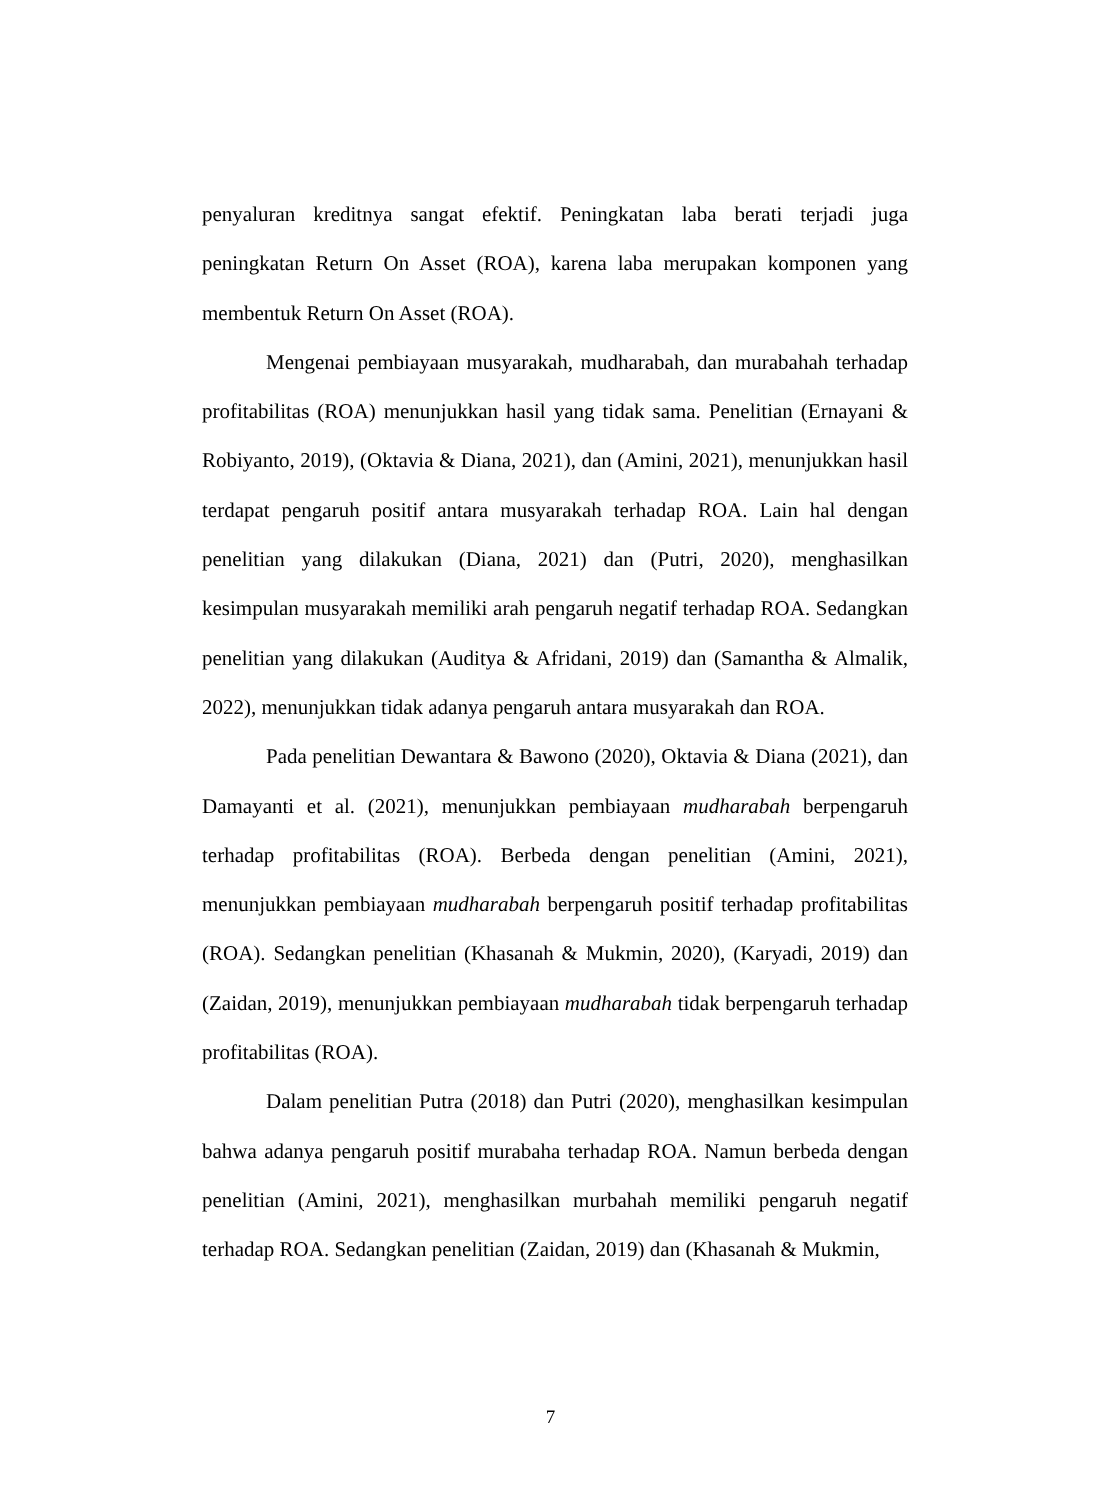penyaluran kreditnya sangat efektif. Peningkatan laba berati terjadi juga peningkatan Return On Asset (ROA), karena laba merupakan komponen yang membentuk Return On Asset (ROA).
Mengenai pembiayaan musyarakah, mudharabah, dan murabahah terhadap profitabilitas (ROA) menunjukkan hasil yang tidak sama. Penelitian (Ernayani & Robiyanto, 2019), (Oktavia & Diana, 2021), dan (Amini, 2021), menunjukkan hasil terdapat pengaruh positif antara musyarakah terhadap ROA. Lain hal dengan penelitian yang dilakukan (Diana, 2021) dan (Putri, 2020), menghasilkan kesimpulan musyarakah memiliki arah pengaruh negatif terhadap ROA. Sedangkan penelitian yang dilakukan (Auditya & Afridani, 2019) dan (Samantha & Almalik, 2022), menunjukkan tidak adanya pengaruh antara musyarakah dan ROA.
Pada penelitian Dewantara & Bawono (2020), Oktavia & Diana (2021), dan Damayanti et al. (2021), menunjukkan pembiayaan mudharabah berpengaruh terhadap profitabilitas (ROA). Berbeda dengan penelitian (Amini, 2021), menunjukkan pembiayaan mudharabah berpengaruh positif terhadap profitabilitas (ROA). Sedangkan penelitian (Khasanah & Mukmin, 2020), (Karyadi, 2019) dan (Zaidan, 2019), menunjukkan pembiayaan mudharabah tidak berpengaruh terhadap profitabilitas (ROA).
Dalam penelitian Putra (2018) dan Putri (2020), menghasilkan kesimpulan bahwa adanya pengaruh positif murabaha terhadap ROA. Namun berbeda dengan penelitian (Amini, 2021), menghasilkan murbahah memiliki pengaruh negatif terhadap ROA. Sedangkan penelitian (Zaidan, 2019) dan (Khasanah & Mukmin,
7